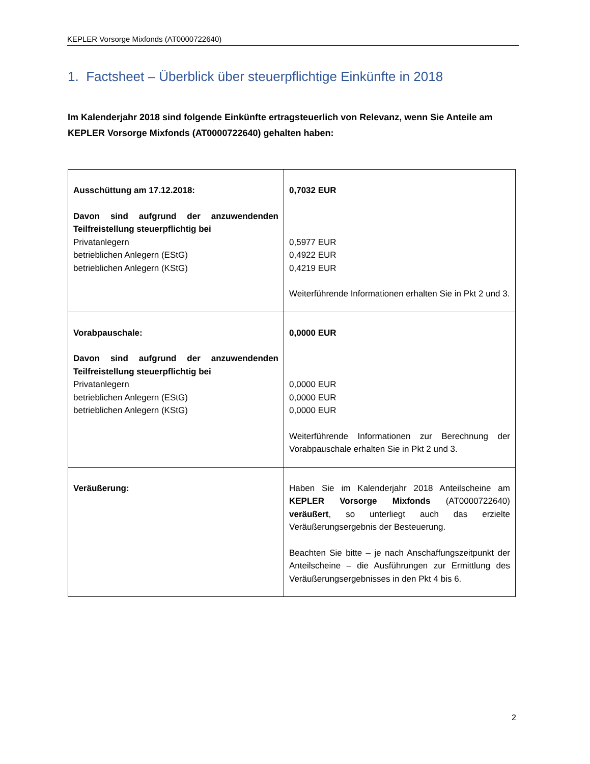KEPLER Vorsorge Mixfonds (AT0000722640)
1. Factsheet – Überblick über steuerpflichtige Einkünfte in 2018
Im Kalenderjahr 2018 sind folgende Einkünfte ertragsteuerlich von Relevanz, wenn Sie Anteile am KEPLER Vorsorge Mixfonds (AT0000722640) gehalten haben:
| Ausschüttung am 17.12.2018: Davon sind aufgrund der anzuwendenden Teilfreistellung steuerpflichtig bei Privatanlegern betrieblichen Anlegern (EStG) betrieblichen Anlegern (KStG) | 0,7032 EUR 0,5977 EUR 0,4922 EUR 0,4219 EUR Weiterführende Informationen erhalten Sie in Pkt 2 und 3. |
| Vorabpauschale: Davon sind aufgrund der anzuwendenden Teilfreistellung steuerpflichtig bei Privatanlegern betrieblichen Anlegern (EStG) betrieblichen Anlegern (KStG) | 0,0000 EUR 0,0000 EUR 0,0000 EUR 0,0000 EUR Weiterführende Informationen zur Berechnung der Vorabpauschale erhalten Sie in Pkt 2 und 3. |
| Veräußerung: | Haben Sie im Kalenderjahr 2018 Anteilscheine am KEPLER Vorsorge Mixfonds (AT0000722640) veräußert , so unterliegt auch das erzielte Veräußerungsergebnis der Besteuerung. Beachten Sie bitte – je nach Anschaffungszeitpunkt der Anteilscheine – die Ausführungen zur Ermittlung des Veräußerungsergebnisses in den Pkt 4 bis 6. |
2